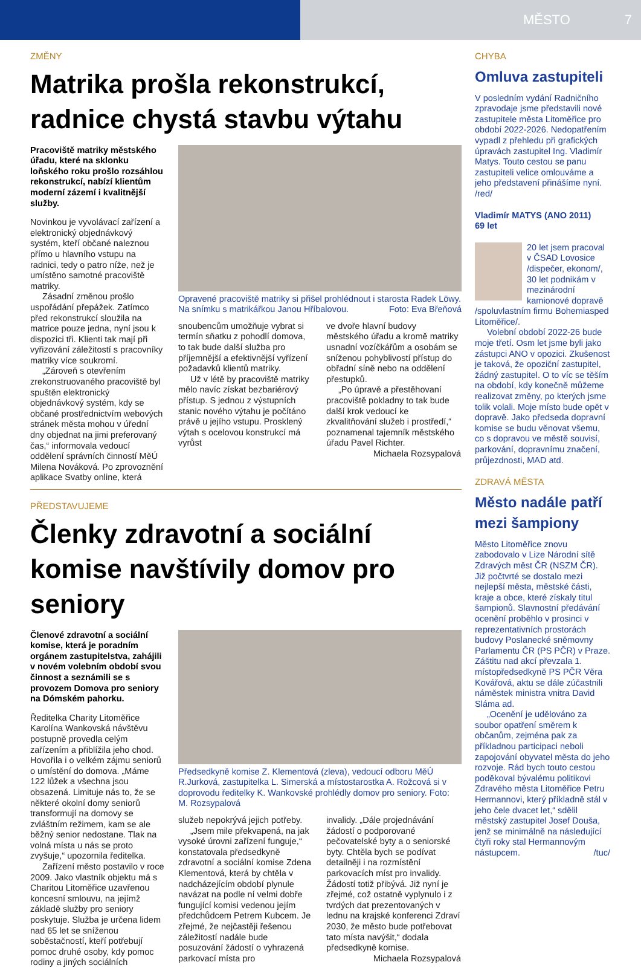MĚSTO 7
ZMĚNY
Matrika prošla rekonstrukcí, radnice chystá stavbu výtahu
Pracoviště matriky městského úřadu, které na sklonku loňského roku prošlo rozsáhlou rekonstrukcí, nabízí klientům moderní zázemí i kvalitnější služby.
Novinkou je vyvolávací zařízení a elektronický objednávkový systém, kteří občané naleznou přímo u hlavního vstupu na radnici, tedy o patro níže, než je umístěno samotné pracoviště matriky.
Zásadní změnou prošlo uspořádání přepážek. Zatímco před rekonstrukcí sloužila na matrice pouze jedna, nyní jsou k dispozici tři. Klienti tak mají při vyřizování záležitostí s pracovníky matriky více soukromí.
„Zároveň s otevřením zrekonstruovaného pracoviště byl spuštěn elektronický objednávkový systém, kdy se občané prostřednictvím webových stránek města mohou v úřední dny objednat na jimi preferovaný čas,“ informovala vedoucí oddělení správních činností MěÚ Milena Nováková. Po zprovoznění aplikace Svatby online, která
Opravené pracoviště matriky si přišel prohlédnout i starosta Radek Löwy. Na snímku s matrikářkou Janou Hříbalovou. Foto: Eva Břeňová
snoubencům umožňuje vybrat si termín sňatku z pohodlí domova, to tak bude další služba pro příjemnější a efektivnější vyřízení požadavků klientů matriky.
Už v létě by pracoviště matriky mělo navíc získat bezbariérový přístup. S jednou z výstupních stanic nového výtahu je počítáno právě u jejího vstupu. Prosklený výtah s ocelovou konstrukcí má vyrůst
ve dvoře hlavní budovy městského úřadu a kromě matriky usnadní vozíčkářům a osobám se sníženou pohyblivostí přístup do obřadní síně nebo na oddělení přestupků.
„Po úpravě a přestěhovaní pracoviště pokladny to tak bude další krok vedoucí ke zkvalitňování služeb i prostředí,“ poznamenal tajemník městského úřadu Pavel Richter.
Michaela Rozsypalová
PŘEDSTAVUJEME
Členky zdravotní a sociální komise navštívily domov pro seniory
Členové zdravotní a sociální komise, která je poradním orgánem zastupitelstva, zahájili v novém volebním období svou činnost a seznámili se s provozem Domova pro seniory na Dómském pahorku.
Ředitelka Charity Litoměřice Karolína Wankovská návštěvu postupně provedla celým zařízením a přiblížila jeho chod. Hovořila i o velkém zájmu seniorů o umístění do domova. „Máme 122 lůžek a všechna jsou obsazená. Limituje nás to, že se některé okolní domy seniorů transformují na domovy se zvláštním režimem, kam se ale běžný senior nedostane. Tlak na volná místa u nás se proto zvyšuje,“ upozornila ředitelka.
Zařízení město postavilo v roce 2009. Jako vlastník objektu má s Charitou Litoměřice uzavřenou koncesní smlouvu, na jejímž základě služby pro seniory poskytuje. Služba je určena lidem nad 65 let se sníženou soběstačností, kteří potřebují pomoc druhé osoby, kdy pomoc rodiny a jiných sociálních
Předsedkyně komise Z. Klementová (zleva), vedoucí odboru MěÚ R.Jurková, zastupitelka L. Simerská a místostarostka A. Rožcová si v doprovodu ředitelky K. Wankovské prohlédly domov pro seniory. Foto: M. Rozsypalová
služeb nepokrývá jejich potřeby.
„Jsem mile překvapená, na jak vysoké úrovni zařízení funguje,“ konstatovala předsedkyně zdravotní a sociální komise Zdena Klementová, která by chtěla v nadcházejícím období plynule navázat na podle ní velmi dobře fungující komisi vedenou jejím předchůdcem Petrem Kubcem. Je zřejmé, že nejčastěji řešenou záležitostí nadále bude posuzování žádostí o vyhrazená parkovací místa pro
invalidy. „Dále projednávání žádostí o podporované pečovatelské byty a o seniorské byty. Chtěla bych se podívat detailněji i na rozmístění parkovacích míst pro invalidy. Žádostí totiž přibývá. Již nyní je zřejmé, což ostatně vyplynulo i z tvrdých dat prezentovaných v lednu na krajské konferenci Zdraví 2030, že město bude potřebovat tato místa navýšit,“ dodala předsedkyně komise.
Michaela Rozsypalová
CHYBA
Omluva zastupiteli
V posledním vydání Radničního zpravodaje jsme představili nové zastupitele města Litoměřice pro období 2022-2026. Nedopatřením vypadl z přehledu při grafických úpravách zastupitel Ing. Vladimír Matys. Touto cestou se panu zastupiteli velice omlouváme a jeho představení přinášíme nyní. /red/
Vladimír MATYS (ANO 2011)
69 let
20 let jsem pracoval v ČSAD Lovosice /dispečer, ekonom/, 30 let podnikám v mezinárodní kamionové dopravě /spoluvlastním firmu Bohemiasped Litoměřice/.
Volební období 2022-26 bude moje třetí. Osm let jsme byli jako zástupci ANO v opozici. Zkušenost je taková, že opoziční zastupitel, žádný zastupitel. O to víc se těším na období, kdy konečně můžeme realizovat změny, po kterých jsme tolik volali. Moje místo bude opět v dopravě. Jako předseda dopravní komise se budu věnovat všemu, co s dopravou ve městě souvisí, parkování, dopravnímu značení, průjezdnosti, MAD atd.
ZDRAVÁ MĚSTA
Město nadále patří mezi šampiony
Město Litoměřice znovu zabodovalo v Lize Národní sítě Zdravých měst ČR (NSZM ČR). Již počtvrté se dostalo mezi nejlepší města, městské části, kraje a obce, které získaly titul šampionů. Slavnostní předávání ocenění proběhlo v prosinci v reprezentativních prostorách budovy Poslanecké sněmovny Parlamentu ČR (PS PČR) v Praze. Záštitu nad akcí převzala 1. místopředsedkyně PS PČR Věra Kovářová, aktu se dále zúčastnili náměstek ministra vnitra David Sláma ad.
„Ocenění je udělováno za soubor opatření směrem k občanům, zejména pak za příkladnou participaci neboli zapojování obyvatel města do jeho rozvoje. Rád bych touto cestou poděkoval bývalému politikovi Zdravého města Litoměřice Petru Hermannovi, který příkladně stál v jeho čele dvacet let,“ sdělil městský zastupitel Josef Douša, jenž se minimálně na následující čtyři roky stal Hermannovým nástupcem. /tuc/